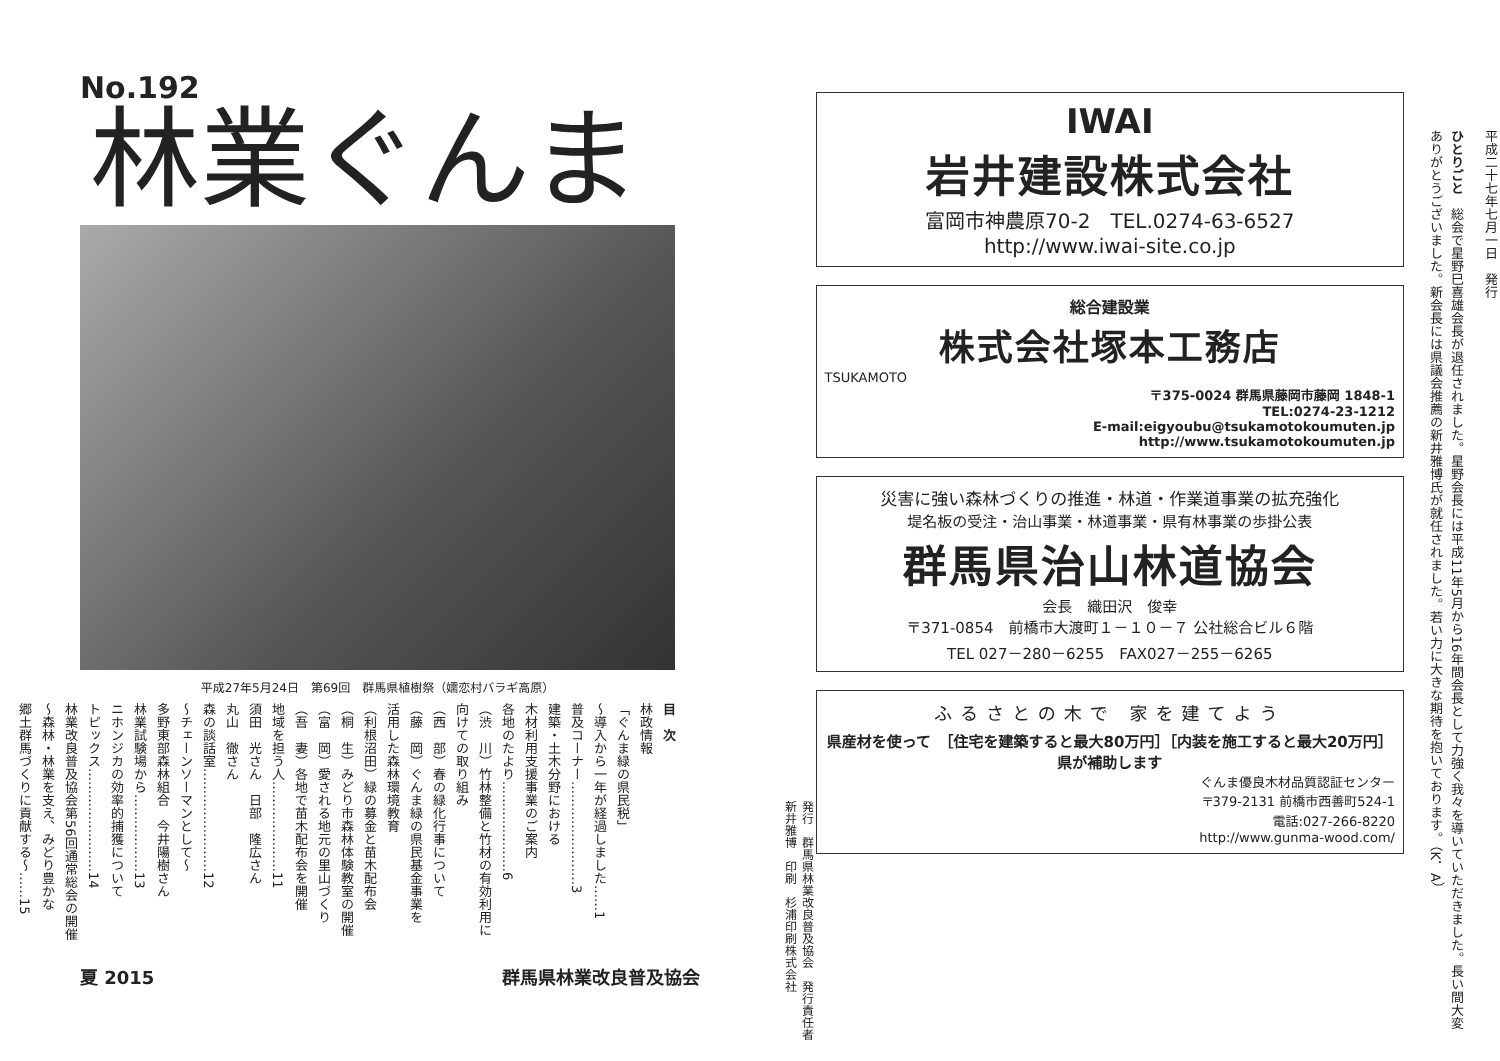No.192
林業ぐんま
平成27年5月24日　第69回　群馬県植樹祭（嬬恋村バラギ高原）
目　次
林政情報
「ぐんま緑の県民税」
～導入から一年が経過しました……1
普及コーナー……………………3
建築・土木分野における
木材利用支援事業のご案内
各地のたより…………………6
（渋　川）竹林整備と竹材の有効利用に
向けての取り組み
（西　部）春の緑化行事について
（藤　岡）ぐんま緑の県民基金事業を
活用した森林環境教育
（利根沼田）緑の募金と苗木配布会
（桐　生）みどり市森林体験教室の開催
（富　岡）愛される地元の里山づくり
（吾　妻）各地で苗木配布会を開催
地域を担う人…………………11
須田　光さん　日部　隆広さん
丸山　徹さん
森の談話室……………………12
～チェーンソーマンとして～
多野東部森林組合　今井陽樹さん
林業試験場から………………13
ニホンジカの効率的捕獲について
トピックス……………………14
林業改良普及協会第56回通常総会の開催
～森林・林業を支え、みどり豊かな
郷土群馬づくりに貢献する～……15
夏 2015 群馬県林業改良普及協会
発行　群馬県林業改良普及協会　発行責任者　新井雅博　印刷　杉浦印刷株式会社
IWAI
岩井建設株式会社
富岡市神農原70-2　TEL.0274-63-6527
http://www.iwai-site.co.jp
総合建設業
株式会社塚本工務店
TSUKAMOTO
〒375-0024 群馬県藤岡市藤岡 1848-1
TEL:0274-23-1212
E-mail:eigyoubu@tsukamotokoumuten.jp
http://www.tsukamotokoumuten.jp
災害に強い森林づくりの推進・林道・作業道事業の拡充強化
堤名板の受注・治山事業・林道事業・県有林事業の歩掛公表
群馬県治山林道協会
会長　織田沢　俊幸
〒371-0854　前橋市大渡町１－１０－７ 公社総合ビル６階
TEL 027－280－6255　FAX027－255－6265
ふるさとの木で 家を建てよう
県産材を使って　［住宅を建築すると最大80万円］［内装を施工すると最大20万円］　県が補助します
ぐんま優良木材品質認証センター
〒379-2131 前橋市西善町524-1
電話:027-266-8220
http://www.gunma-wood.com/
平成二十七年七月一日　発行
ひとりごと　総会で星野巳喜雄会長が退任されました。星野会長には平成11年5月から16年間会長として力強く我々を導いていただきました。長い間大変ありがとうございました。新会長には県議会推薦の新井雅博氏が就任されました。若い力に大きな期待を抱いております。（K．A）